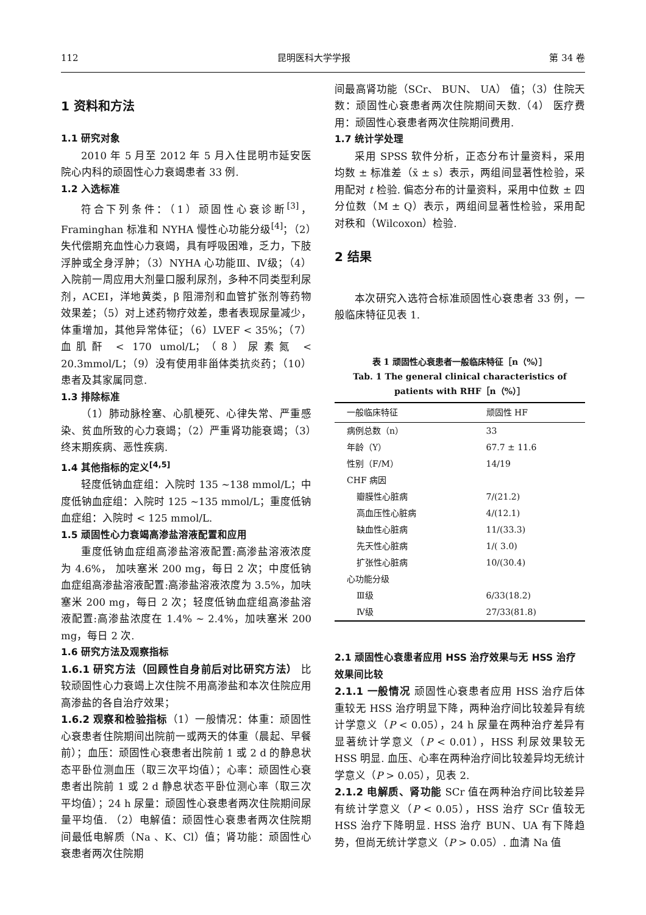112 昆明医科大学学报 第 34 卷
1 资料和方法
1.1 研究对象
2010 年 5 月至 2012 年 5 月入住昆明市延安医院心内科的顽固性心力衰竭患者 33 例.
1.2 入选标准
符合下列条件：（1）顽固性心衰诊断<sup>[3]</sup>，Framinghan 标准和 NYHA 慢性心功能分级<sup>[4]</sup>；（2）失代偿期充血性心力衰竭，具有呼吸困难，乏力，下肢浮肿或全身浮肿；（3）NYHA 心功能Ⅲ、Ⅳ级；（4）入院前一周应用大剂量口服利尿剂，多种不同类型利尿剂，ACEI，洋地黄类，β 阻滞剂和血管扩张剂等药物效果差；（5）对上述药物疗效差，患者表现尿量减少，体重增加，其他异常体征；（6）LVEF < 35%；（7）血肌酐 < 170 umol/L；（8）尿素氮 < 20.3mmol/L；（9）没有使用非甾体类抗炎药；（10）患者及其家属同意.
1.3 排除标准
（1）肺动脉栓塞、心肌梗死、心律失常、严重感染、贫血所致的心力衰竭；（2）严重肾功能衰竭；（3）终末期疾病、恶性疾病.
1.4 其他指标的定义<sup>[4,5]</sup>
轻度低钠血症组：入院时 135 ~138 mmol/L；中度低钠血症组：入院时 125 ~135 mmol/L；重度低钠血症组：入院时 < 125 mmol/L.
1.5 顽固性心力衰竭高渗盐溶液配置和应用
重度低钠血症组高渗盐溶液配置:高渗盐溶液浓度为 4.6%， 加呋塞米 200 mg，每日 2 次；中度低钠血症组高渗盐溶液配置:高渗盐溶液浓度为 3.5%，加呋塞米 200 mg，每日 2 次；轻度低钠血症组高渗盐溶液配置:高渗盐浓度在 1.4% ~ 2.4%，加呋塞米 200 mg，每日 2 次.
1.6 研究方法及观察指标
1.6.1 研究方法（回顾性自身前后对比研究方法） 比较顽固性心力衰竭上次住院不用高渗盐和本次住院应用高渗盐的各自治疗效果；
1.6.2 观察和检验指标（1）一般情况：体重：顽固性心衰患者住院期间出院前一或两天的体重（晨起、早餐前）；血压：顽固性心衰患者出院前 1 或 2 d 的静息状态平卧位测血压（取三次平均值）；心率：顽固性心衰患者出院前 1 或 2 d 静息状态平卧位测心率（取三次平均值）；24 h 尿量：顽固性心衰患者两次住院期间尿量平均值. （2）电解值：顽固性心衰患者两次住院期间最低电解质（Na 、K、Cl）值；肾功能：顽固性心衰患者两次住院期
间最高肾功能（SCr、 BUN、 UA） 值；（3）住院天数：顽固性心衰患者两次住院期间天数.（4） 医疗费用：顽固性心衰患者两次住院期间费用.
1.7 统计学处理
采用 SPSS 软件分析，正态分布计量资料，采用均数 ± 标准差（x̄ ± s）表示，两组间显著性检验，采用配对 t 检验. 偏态分布的计量资料，采用中位数 ± 四分位数（M ± Q）表示，两组间显著性检验，采用配对秩和（Wilcoxon）检验.
2 结果
本次研究入选符合标准顽固性心衰患者 33 例，一般临床特征见表 1.
表 1 顽固性心衰患者一般临床特征［n（%）］
Tab. 1 The general clinical characteristics of patients with RHF［n（%）］
| 一般临床特征 | 顽固性 HF |
| --- | --- |
| 病例总数（n） | 33 |
| 年龄（Y） | 67.7 ± 11.6 |
| 性别（F/M） | 14/19 |
| CHF 病因 | |
| 瓣膜性心脏病 | 7/(21.2) |
| 高血压性心脏病 | 4/(12.1) |
| 缺血性心脏病 | 11/(33.3) |
| 先天性心脏病 | 1/( 3.0) |
| 扩张性心脏病 | 10/(30.4) |
| 心功能分级 | |
| Ⅲ级 | 6/33(18.2) |
| Ⅳ级 | 27/33(81.8) |
2.1 顽固性心衰患者应用 HSS 治疗效果与无 HSS 治疗效果间比较
2.1.1 一般情况 顽固性心衰患者应用 HSS 治疗后体重较无 HSS 治疗明显下降，两种治疗间比较差异有统计学意义（P < 0.05），24 h 尿量在两种治疗差异有显著统计学意义（P < 0.01），HSS 利尿效果较无 HSS 明显. 血压、心率在两种治疗间比较差异均无统计学意义（P > 0.05），见表 2.
2.1.2 电解质、肾功能 SCr 值在两种治疗间比较差异有统计学意义（P < 0.05），HSS 治疗 SCr 值较无 HSS 治疗下降明显. HSS 治疗 BUN、UA 有下降趋势，但尚无统计学意义（P > 0.05）. 血清 Na 值